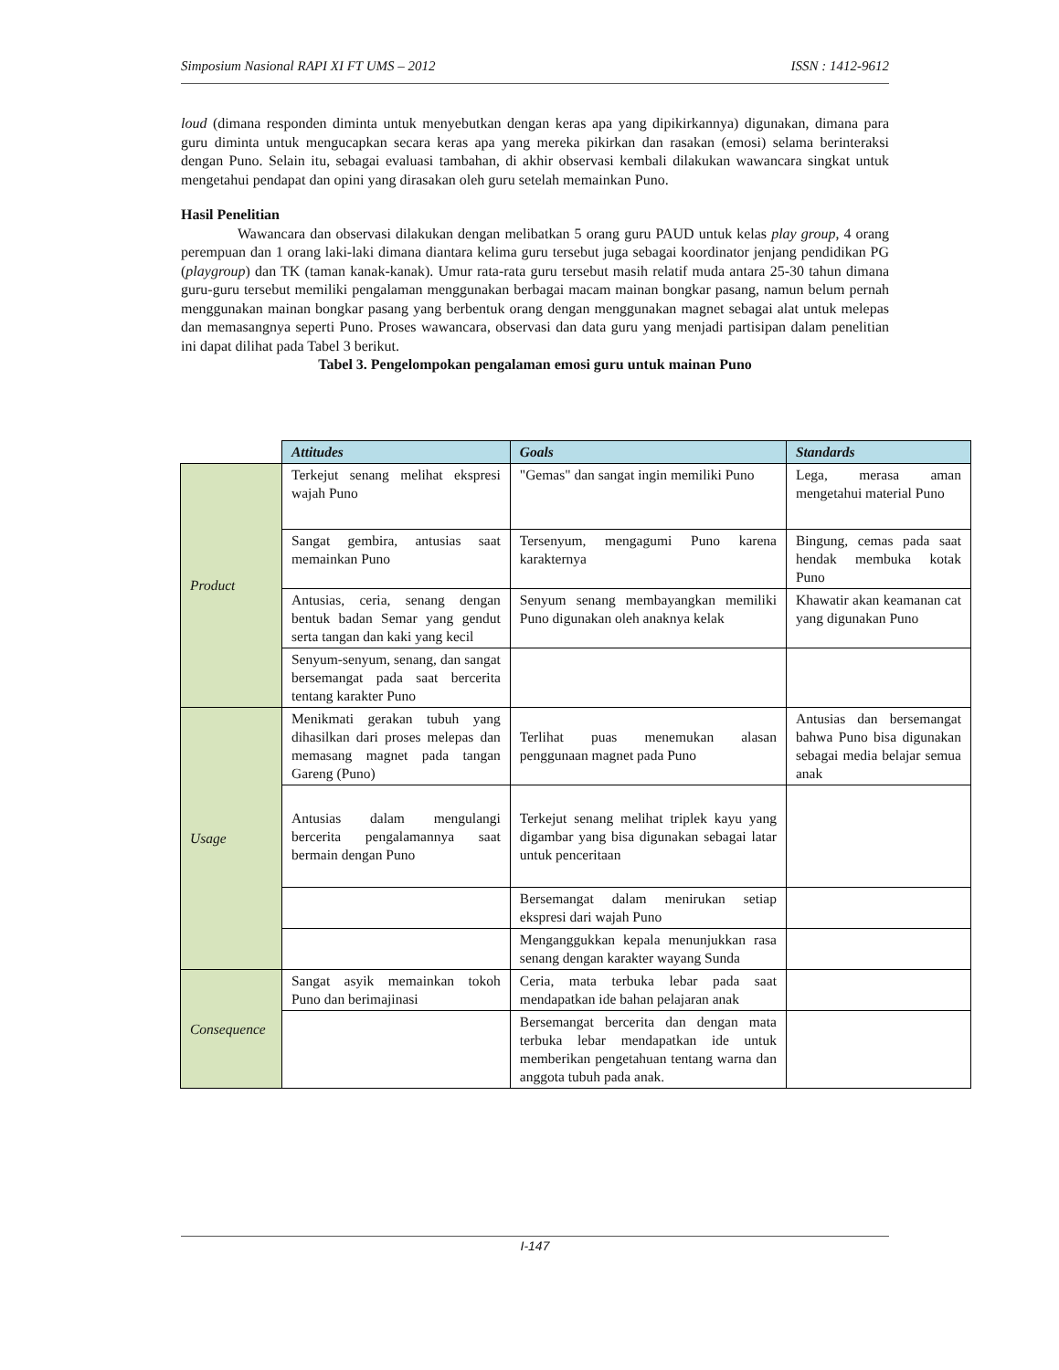Simposium Nasional RAPI XI FT UMS – 2012 ISSN : 1412-9612
loud (dimana responden diminta untuk menyebutkan dengan keras apa yang dipikirkannya) digunakan, dimana para guru diminta untuk mengucapkan secara keras apa yang mereka pikirkan dan rasakan (emosi) selama berinteraksi dengan Puno. Selain itu, sebagai evaluasi tambahan, di akhir observasi kembali dilakukan wawancara singkat untuk mengetahui pendapat dan opini yang dirasakan oleh guru setelah memainkan Puno.
Hasil Penelitian
Wawancara dan observasi dilakukan dengan melibatkan 5 orang guru PAUD untuk kelas play group, 4 orang perempuan dan 1 orang laki-laki dimana diantara kelima guru tersebut juga sebagai koordinator jenjang pendidikan PG (playgroup) dan TK (taman kanak-kanak). Umur rata-rata guru tersebut masih relatif muda antara 25-30 tahun dimana guru-guru tersebut memiliki pengalaman menggunakan berbagai macam mainan bongkar pasang, namun belum pernah menggunakan mainan bongkar pasang yang berbentuk orang dengan menggunakan magnet sebagai alat untuk melepas dan memasangnya seperti Puno. Proses wawancara, observasi dan data guru yang menjadi partisipan dalam penelitian ini dapat dilihat pada Tabel 3 berikut.
Tabel 3. Pengelompokan pengalaman emosi guru untuk mainan Puno
| | Attitudes | Goals | Standards |
| --- | --- | --- | --- |
| Product | Terkejut senang melihat ekspresi wajah Puno | "Gemas" dan sangat ingin memiliki Puno | Lega, merasa aman mengetahui material Puno |
| | Sangat gembira, antusias saat memainkan Puno | Tersenyum, mengagumi Puno karena karakternya | Bingung, cemas pada saat hendak membuka kotak Puno |
| | Antusias, ceria, senang dengan bentuk badan Semar yang gendut serta tangan dan kaki yang kecil | Senyum senang membayangkan memiliki Puno digunakan oleh anaknya kelak | Khawatir akan keamanan cat yang digunakan Puno |
| | Senyum-senyum, senang, dan sangat bersemangat pada saat bercerita tentang karakter Puno | | |
| Usage | Menikmati gerakan tubuh yang dihasilkan dari proses melepas dan memasang magnet pada tangan Gareng (Puno) | Terlihat puas menemukan alasan penggunaan magnet pada Puno | Antusias dan bersemangat bahwa Puno bisa digunakan sebagai media belajar semua anak |
| | Antusias dalam mengulangi bercerita pengalamannya saat bermain dengan Puno | Terkejut senang melihat triplek kayu yang digambar yang bisa digunakan sebagai latar untuk penceritaan | |
| | | Bersemangat dalam menirukan setiap ekspresi dari wajah Puno | |
| | | Menganggukkan kepala menunjukkan rasa senang dengan karakter wayang Sunda | |
| Consequence | Sangat asyik memainkan tokoh Puno dan berimajinasi | Ceria, mata terbuka lebar pada saat mendapatkan ide bahan pelajaran anak | |
| | | Bersemangat bercerita dan dengan mata terbuka lebar mendapatkan ide untuk memberikan pengetahuan tentang warna dan anggota tubuh pada anak. | |
I-147